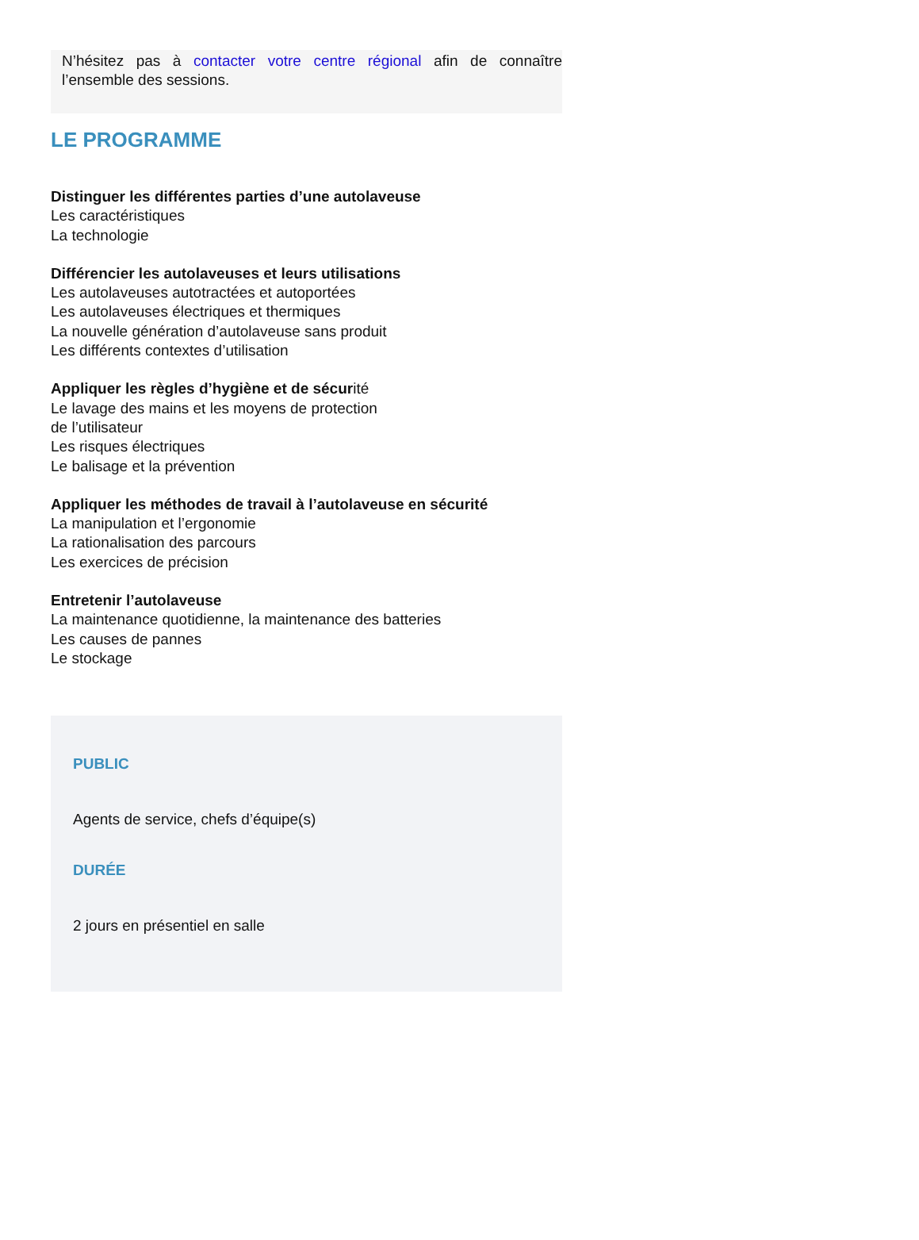N’hésitez pas à contacter votre centre régional afin de connaître l’ensemble des sessions.
LE PROGRAMME
Distinguer les différentes parties d’une autolaveuse
Les caractéristiques
La technologie
Différencier les autolaveuses et leurs utilisations
Les autolaveuses autotractées et autoportées
Les autolaveuses électriques et thermiques
La nouvelle génération d’autolaveuse sans produit
Les différents contextes d’utilisation
Appliquer les règles d’hygiène et de sécurité
Le lavage des mains et les moyens de protection
de l’utilisateur
Les risques électriques
Le balisage et la prévention
Appliquer les méthodes de travail à l’autolaveuse en sécurité
La manipulation et l’ergonomie
La rationalisation des parcours
Les exercices de précision
Entretenir l’autolaveuse
La maintenance quotidienne, la maintenance des batteries
Les causes de pannes
Le stockage
PUBLIC
Agents de service, chefs d’équipe(s)
DURÉE
2 jours en présentiel en salle